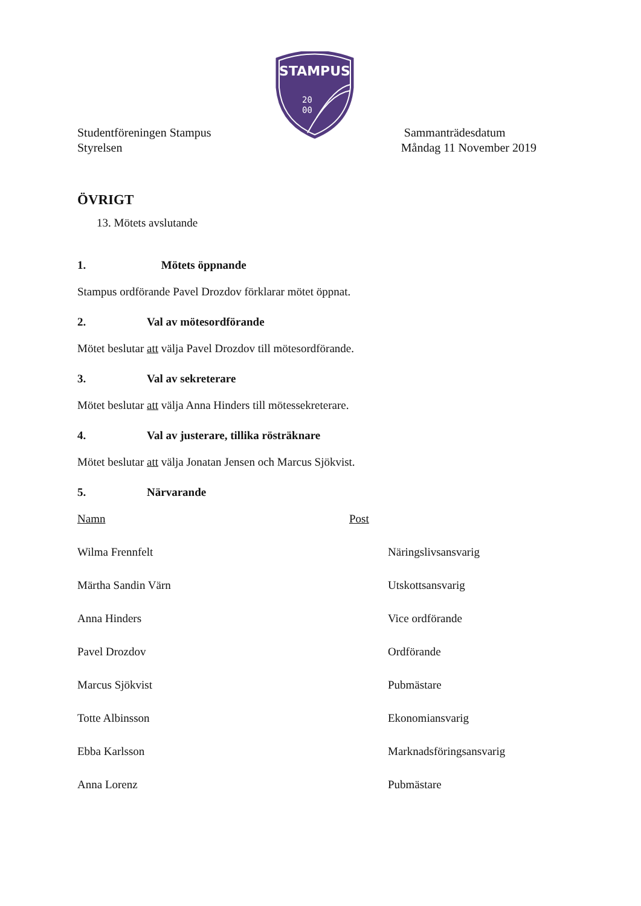STAMPUS
20
00
Studentföreningen Stampus
Styrelsen
Sammanträdesdatum
Måndag 11 November 2019
ÖVRIGT
13. Mötets avslutande
1. Mötets öppnande
Stampus ordförande Pavel Drozdov förklarar mötet öppnat.
2. Val av mötesordförande
Mötet beslutar att välja Pavel Drozdov till mötesordförande.
3. Val av sekreterare
Mötet beslutar att välja Anna Hinders till mötessekreterare.
4. Val av justerare, tillika rösträknare
Mötet beslutar att välja Jonatan Jensen och Marcus Sjökvist.
5. Närvarande
| Namn | Post | |
| Wilma Frennfelt | | Näringslivsansvarig |
| Märtha Sandin Värn | | Utskottsansvarig |
| Anna Hinders | | Vice ordförande |
| Pavel Drozdov | | Ordförande |
| Marcus Sjökvist | | Pubmästare |
| Totte Albinsson | | Ekonomiansvarig |
| Ebba Karlsson | | Marknadsföringsansvarig |
| Anna Lorenz | | Pubmästare |